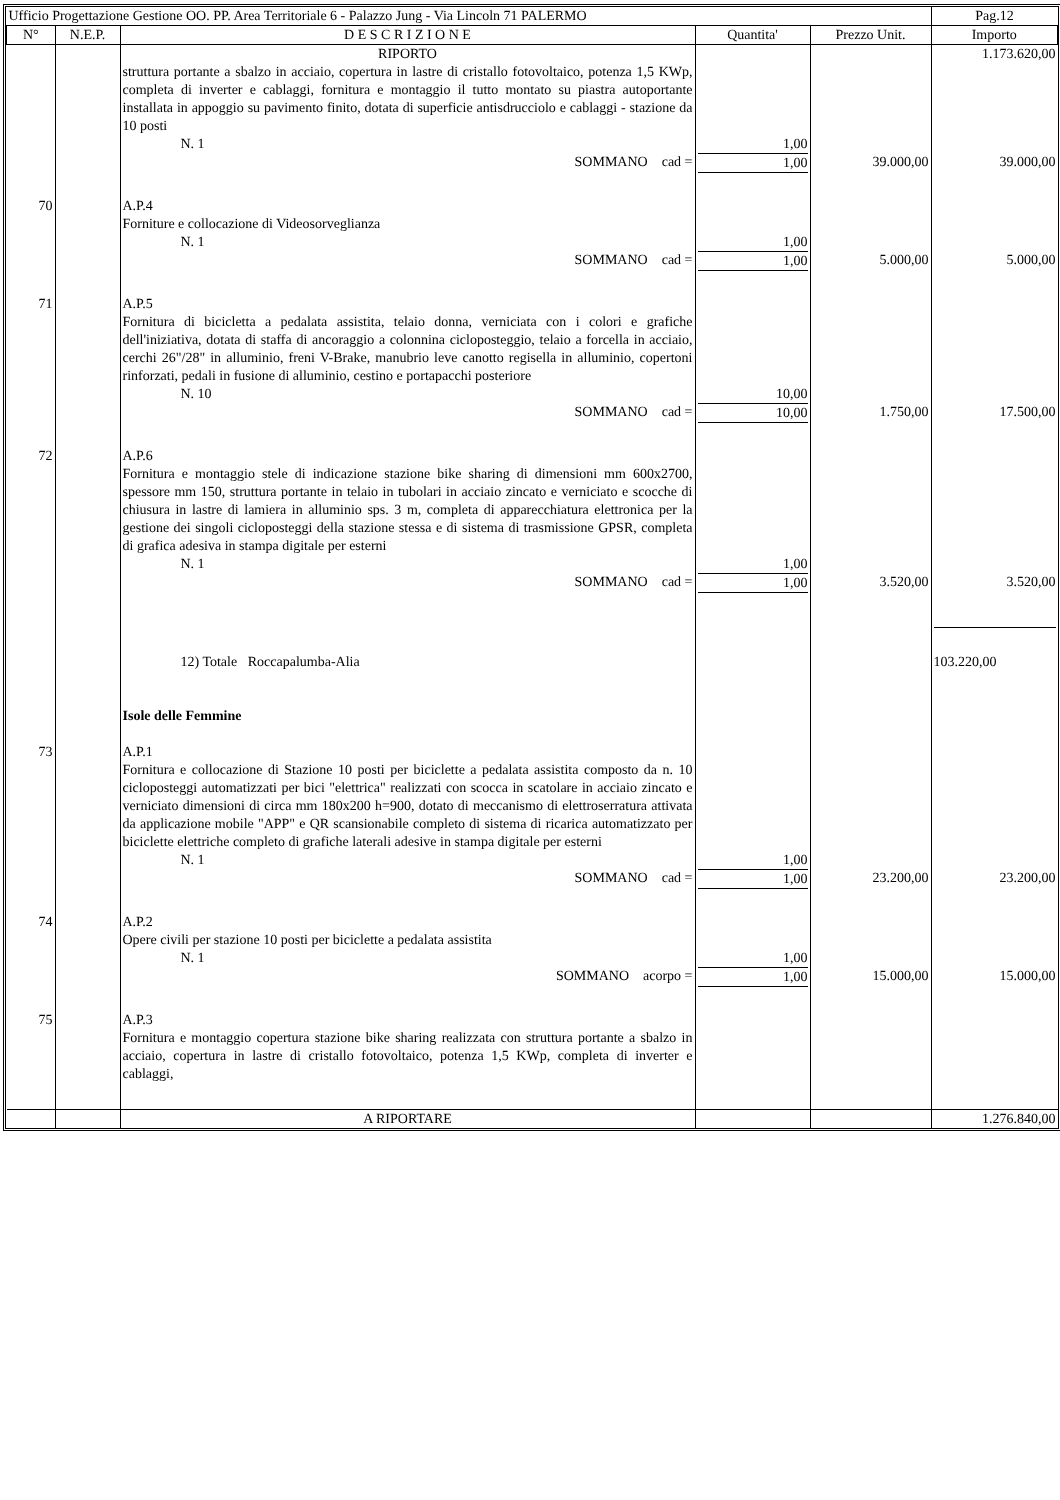| Ufficio Progettazione Gestione OO. PP. Area Territoriale 6 - Palazzo Jung - Via Lincoln 71 PALERMO | | | | | Pag.12 |
| N° | N.E.P. | D E S C R I Z I O N E | Quantita' | Prezzo Unit. | Importo |
| | | RIPORTO | | | 1.173.620,00 |
| | | struttura portante a sbalzo in acciaio, copertura in lastre di cristallo fotovoltaico, potenza 1,5 KWp, completa di inverter e cablaggi, fornitura e montaggio il tutto montato su piastra autoportante installata in appoggio su pavimento finito, dotata di superficie antisdrucciolo e cablaggi - stazione da 10 posti N. 1 | 1,00 | | |
| | | SOMMANO cad = | 1,00 | 39.000,00 | 39.000,00 |
| 70 | | A.P.4 Forniture e collocazione di Videosorveglianza N. 1 | 1,00 | | |
| | | SOMMANO cad = | 1,00 | 5.000,00 | 5.000,00 |
| 71 | | A.P.5 Fornitura di bicicletta a pedalata assistita, telaio donna, verniciata con i colori e grafiche dell'iniziativa, dotata di staffa di ancoraggio a colonnina cicloposteggio, telaio a forcella in acciaio, cerchi 26"/28" in alluminio, freni V-Brake, manubrio leve canotto regisella in alluminio, copertoni rinforzati, pedali in fusione di alluminio, cestino e portapacchi posteriore N. 10 | 10,00 | | |
| | | SOMMANO cad = | 10,00 | 1.750,00 | 17.500,00 |
| 72 | | A.P.6 Fornitura e montaggio stele di indicazione stazione bike sharing di dimensioni mm 600x2700, spessore mm 150, struttura portante in telaio in tubolari in acciaio zincato e verniciato e scocche di chiusura in lastre di lamiera in alluminio sps. 3 m, completa di apparecchiatura elettronica per la gestione dei singoli cicloposteggi della stazione stessa e di sistema di trasmissione GPSR, completa di grafica adesiva in stampa digitale per esterni N. 1 | 1,00 | | |
| | | SOMMANO cad = | 1,00 | 3.520,00 | 3.520,00 |
| | | 12) Totale Roccapalumba-Alia Isole delle Femmine | | | 103.220,00 |
| 73 | | A.P.1 Fornitura e collocazione di Stazione 10 posti per biciclette a pedalata assistita composto da n. 10 cicloposteggi automatizzati per bici "elettrica" realizzati con scocca in scatolare in acciaio zincato e verniciato dimensioni di circa mm 180x200 h=900, dotato di meccanismo di elettroserratura attivata da applicazione mobile "APP" e QR scansionabile completo di sistema di ricarica automatizzato per biciclette elettriche completo di grafiche laterali adesive in stampa digitale per esterni N. 1 | 1,00 | | |
| | | SOMMANO cad = | 1,00 | 23.200,00 | 23.200,00 |
| 74 | | A.P.2 Opere civili per stazione 10 posti per biciclette a pedalata assistita N. 1 | 1,00 | | |
| | | SOMMANO acorpo = | 1,00 | 15.000,00 | 15.000,00 |
| 75 | | A.P.3 Fornitura e montaggio copertura stazione bike sharing realizzata con struttura portante a sbalzo in acciaio, copertura in lastre di cristallo fotovoltaico, potenza 1,5 KWp, completa di inverter e cablaggi, | | | |
| | | A RIPORTARE | | | 1.276.840,00 |